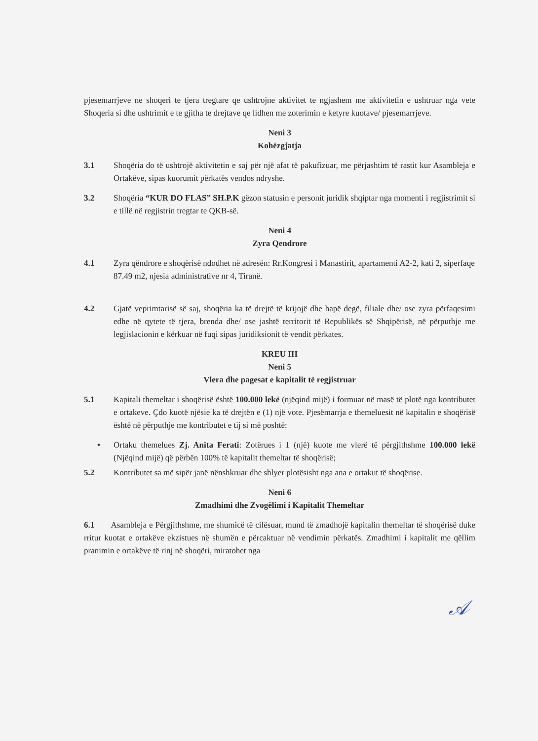pjesemarrjeve ne shoqeri te tjera tregtare qe ushtrojne aktivitet te ngjashem me aktivitetin e ushtruar nga vete Shoqeria si dhe ushtrimit e te gjitha te drejtave qe lidhen me zoterimin e ketyre kuotave/ pjesemarrjeve.
Neni 3
Kohëzgjatja
3.1 Shoqëria do të ushtrojë aktivitetin e saj për një afat të pakufizuar, me përjashtim të rastit kur Asambleja e Ortakëve, sipas kuorumit përkatës vendos ndryshe.
3.2 Shoqëria “KUR DO FLAS” SH.P.K gëzon statusin e personit juridik shqiptar nga momenti i regjistrimit si e tillë në regjistrin tregtar te QKB-së.
Neni 4
Zyra Qendrore
4.1 Zyra qëndrore e shoqërisë ndodhet në adresën: Rr.Kongresi i Manastirit, apartamenti A2-2, kati 2, siperfaqe 87.49 m2, njesia administrative nr 4, Tiranë.
4.2 Gjatë veprimtarisë së saj, shoqëria ka të drejtë të krijojë dhe hapë degë, filiale dhe/ ose zyra përfaqesimi edhe në qytete të tjera, brenda dhe/ ose jashtë territorit të Republikës së Shqipërisë, në përputhje me legjislacionin e kërkuar në fuqi sipas juridiksionit të vendit përkates.
KREU III
Neni 5
Vlera dhe pagesat e kapitalit të regjistruar
5.1 Kapitali themeltar i shoqërisë është 100.000 lekë (njëqind mijë) i formuar në masë të plotë nga kontributet e ortakeve. Çdo kuotë njësie ka të drejtën e (1) një vote. Pjesëmarrja e themeluesit në kapitalin e shoqërisë është në përputhje me kontributet e tij si më poshtë:
• Ortaku themelues Zj. Anita Ferati: Zotërues i 1 (një) kuote me vlerë të përgjithshme 100.000 lekë (Njëqind mijë) që përbën 100% të kapitalit themeltar të shoqërisë;
5.2 Kontributet sa më sipër janë nënshkruar dhe shlyer plotësisht nga ana e ortakut të shoqërise.
Neni 6
Zmadhimi dhe Zvogëlimi i Kapitalit Themeltar
6.1 Asambleja e Përgjithshme, me shumicë të cilësuar, mund të zmadhojë kapitalin themeltar të shoqërisë duke rritur kuotat e ortakëve ekzistues në shumën e përcaktuar në vendimin përkatës. Zmadhimi i kapitalit me qëllim pranimin e ortakëve të rinj në shoqëri, miratohet nga
𝒜